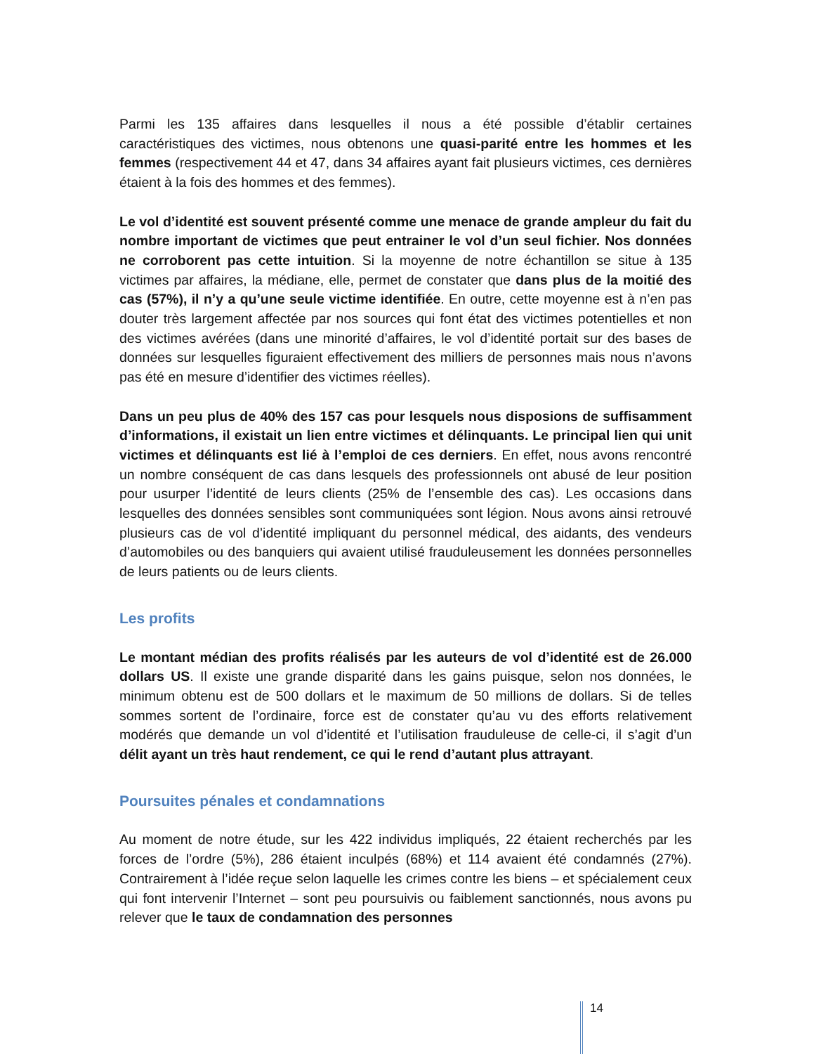Parmi les 135 affaires dans lesquelles il nous a été possible d’établir certaines caractéristiques des victimes, nous obtenons une quasi-parité entre les hommes et les femmes (respectivement 44 et 47, dans 34 affaires ayant fait plusieurs victimes, ces dernières étaient à la fois des hommes et des femmes).
Le vol d’identité est souvent présenté comme une menace de grande ampleur du fait du nombre important de victimes que peut entrainer le vol d’un seul fichier. Nos données ne corroborent pas cette intuition. Si la moyenne de notre échantillon se situe à 135 victimes par affaires, la médiane, elle, permet de constater que dans plus de la moitié des cas (57%), il n’y a qu’une seule victime identifiée. En outre, cette moyenne est à n’en pas douter très largement affectée par nos sources qui font état des victimes potentielles et non des victimes avérées (dans une minorité d’affaires, le vol d’identité portait sur des bases de données sur lesquelles figuraient effectivement des milliers de personnes mais nous n’avons pas été en mesure d’identifier des victimes réelles).
Dans un peu plus de 40% des 157 cas pour lesquels nous disposions de suffisamment d’informations, il existait un lien entre victimes et délinquants. Le principal lien qui unit victimes et délinquants est lié à l’emploi de ces derniers. En effet, nous avons rencontré un nombre conséquent de cas dans lesquels des professionnels ont abusé de leur position pour usurper l’identité de leurs clients (25% de l’ensemble des cas). Les occasions dans lesquelles des données sensibles sont communiquées sont légion. Nous avons ainsi retrouvé plusieurs cas de vol d’identité impliquant du personnel médical, des aidants, des vendeurs d’automobiles ou des banquiers qui avaient utilisé frauduleusement les données personnelles de leurs patients ou de leurs clients.
Les profits
Le montant médian des profits réalisés par les auteurs de vol d’identité est de 26.000 dollars US. Il existe une grande disparité dans les gains puisque, selon nos données, le minimum obtenu est de 500 dollars et le maximum de 50 millions de dollars. Si de telles sommes sortent de l’ordinaire, force est de constater qu’au vu des efforts relativement modérés que demande un vol d’identité et l’utilisation frauduleuse de celle-ci, il s’agit d’un délit ayant un très haut rendement, ce qui le rend d’autant plus attrayant.
Poursuites pénales et condamnations
Au moment de notre étude, sur les 422 individus impliqués, 22 étaient recherchés par les forces de l’ordre (5%), 286 étaient inculpés (68%) et 114 avaient été condamnés (27%). Contrairement à l’idée reçue selon laquelle les crimes contre les biens – et spécialement ceux qui font intervenir l’Internet – sont peu poursuivis ou faiblement sanctionnés, nous avons pu relever que le taux de condamnation des personnes
14